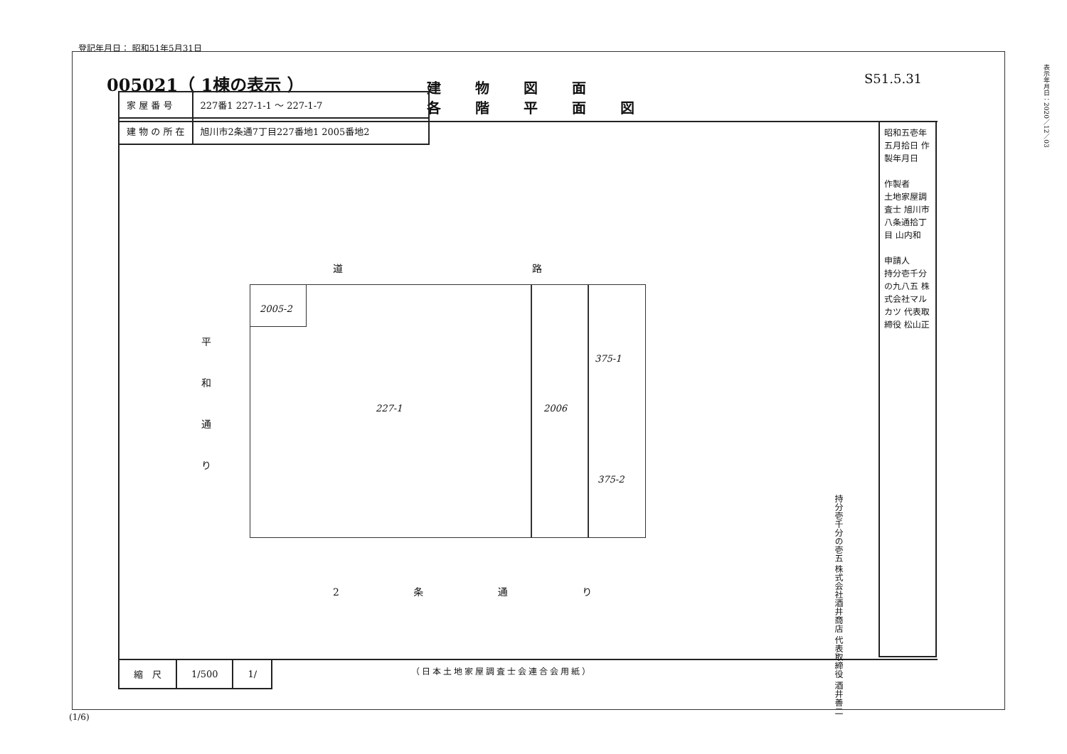登記年月日： 昭和51年5月31日
表示年月日：2020／12／03
005021（ 1棟の表示 ）
建物図面
各階平面図
S51.5.31
| 家 屋 番 号 | 227番1 227-1-1 ～ 227-1-7 |
| 建 物 の 所 在 | 旭川市2条通7丁目227番地1 2005番地2 |
2005-2
227-1 2006
375-1
375-2
道 路
平 和 通 り
2 条 通 り
持分壱千分の壱五 株式会社酒井商店 代表取締役 酒井善二
昭和五壱年五月拾日 作製年月日
作製者
土地家屋調査士 旭川市八条通拾丁目 山内和
申請人
持分壱千分の九八五 株式会社マルカツ 代表取締役 松山正
| 縮 尺 | 1/500 | 1/ |
（日本土地家屋調査士会連合会用紙）
(1/6)